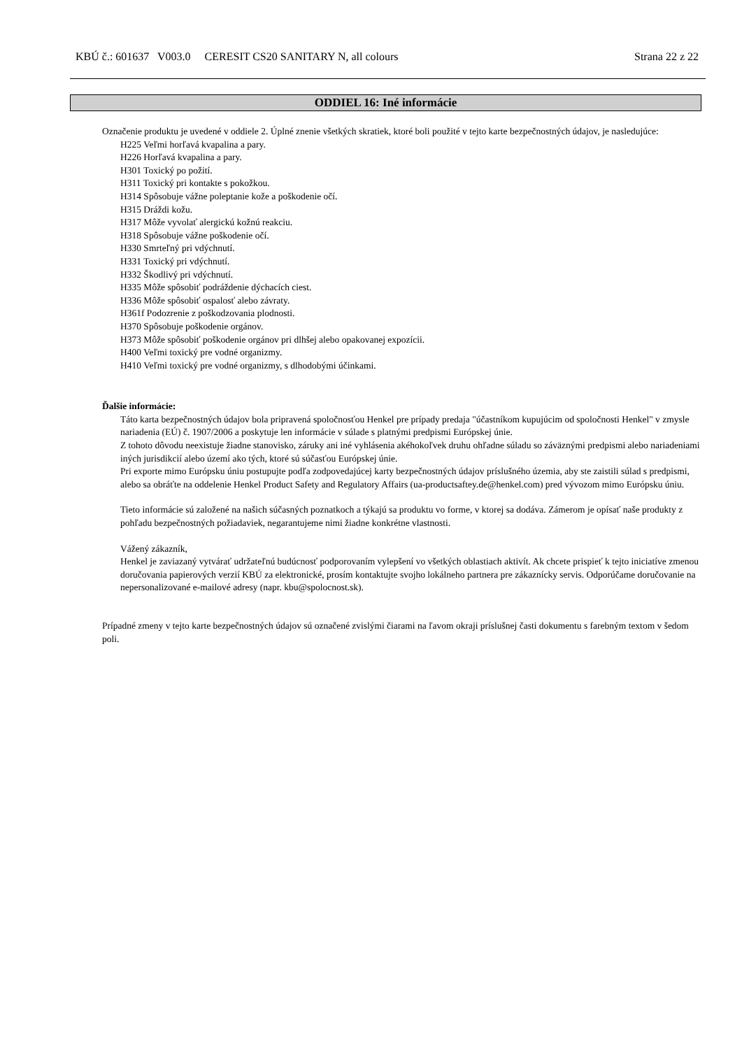KBÚ č.: 601637 V003.0 CERESIT CS20 SANITARY N, all colours Strana 22 z 22
ODDIEL 16: Iné informácie
Označenie produktu je uvedené v oddiele 2. Úplné znenie všetkých skratiek, ktoré boli použité v tejto karte bezpečnostných údajov, je nasledujúce:
H225 Veľmi horľavá kvapalina a pary.
H226 Horľavá kvapalina a pary.
H301 Toxický po požití.
H311 Toxický pri kontakte s pokožkou.
H314 Spôsobuje vážne poleptanie kože a poškodenie očí.
H315 Dráždi kožu.
H317 Môže vyvolať alergickú kožnú reakciu.
H318 Spôsobuje vážne poškodenie očí.
H330 Smrteľný pri vdýchnutí.
H331 Toxický pri vdýchnutí.
H332 Škodlivý pri vdýchnutí.
H335 Môže spôsobiť podráždenie dýchacích ciest.
H336 Môže spôsobiť ospalosť alebo závraty.
H361f Podozrenie z poškodzovania plodnosti.
H370 Spôsobuje poškodenie orgánov.
H373 Môže spôsobiť poškodenie orgánov pri dlhšej alebo opakovanej expozícii.
H400 Veľmi toxický pre vodné organizmy.
H410 Veľmi toxický pre vodné organizmy, s dlhodobými účinkami.
Ďalšie informácie:
Táto karta bezpečnostných údajov bola pripravená spoločnosťou Henkel pre prípady predaja "účastníkom kupujúcim od spoločnosti Henkel" v zmysle nariadenia (EÚ) č. 1907/2006 a poskytuje len informácie v súlade s platnými predpismi Európskej únie.
Z tohoto dôvodu neexistuje žiadne stanovisko, záruky ani iné vyhlásenia akéhokoľvek druhu ohľadne súladu so záväznými predpismi alebo nariadeniami iných jurisdikcií alebo území ako tých, ktoré sú súčasťou Európskej únie.
Pri exporte mimo Európsku úniu postupujte podľa zodpovedajúcej karty bezpečnostných údajov príslušného územia, aby ste zaistili súlad s predpismi, alebo sa obráťte na oddelenie Henkel Product Safety and Regulatory Affairs (ua-productsaftey.de@henkel.com) pred vývozom mimo Európsku úniu.
Tieto informácie sú založené na našich súčasných poznatkoch a týkajú sa produktu vo forme, v ktorej sa dodáva. Zámerom je opísať naše produkty z pohľadu bezpečnostných požiadaviek, negarantujeme nimi žiadne konkrétne vlastnosti.
Vážený zákazník,
Henkel je zaviazaný vytvárať udržateľnú budúcnosť podporovaním vylepšení vo všetkých oblastiach aktivít. Ak chcete prispieť k tejto iniciatíve zmenou doručovania papierových verzií KBÚ za elektronické, prosím kontaktujte svojho lokálneho partnera pre zákaznícky servis. Odporúčame doručovanie na nepersonalizované e-mailové adresy (napr. kbu@spolocnost.sk).
Prípadné zmeny v tejto karte bezpečnostných údajov sú označené zvislými čiarami na ľavom okraji príslušnej časti dokumentu s farebným textom v šedom poli.